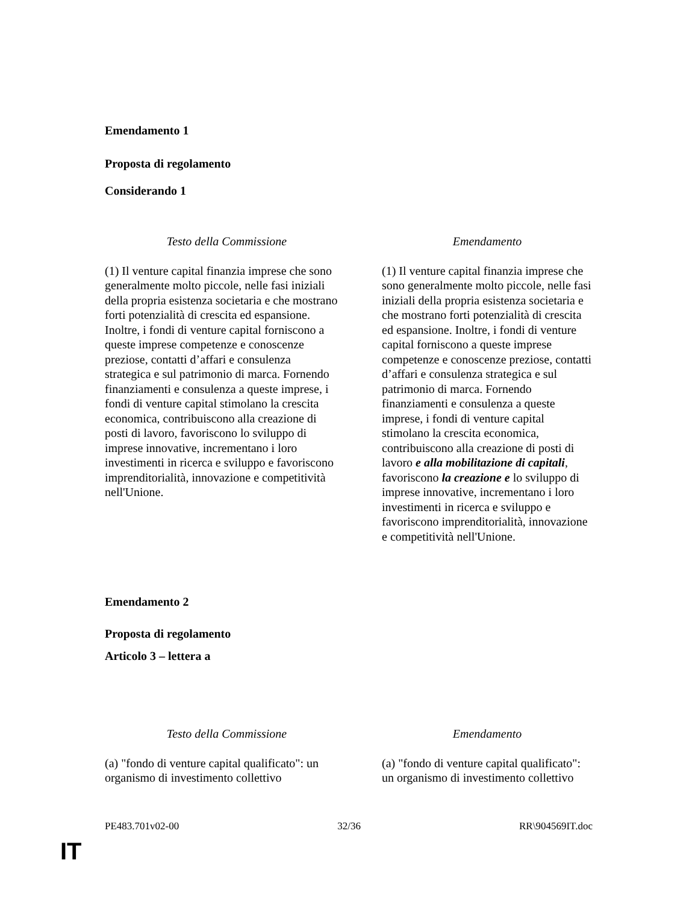Emendamento 1
Proposta di regolamento
Considerando 1
| Testo della Commissione | Emendamento |
| --- | --- |
| (1) Il venture capital finanzia imprese che sono generalmente molto piccole, nelle fasi iniziali della propria esistenza societaria e che mostrano forti potenzialità di crescita ed espansione. Inoltre, i fondi di venture capital forniscono a queste imprese competenze e conoscenze preziose, contatti d’affari e consulenza strategica e sul patrimonio di marca. Fornendo finanziamenti e consulenza a queste imprese, i fondi di venture capital stimolano la crescita economica, contribuiscono alla creazione di posti di lavoro, favoriscono lo sviluppo di imprese innovative, incrementano i loro investimenti in ricerca e sviluppo e favoriscono imprenditorialità, innovazione e competitività nell'Unione. | (1) Il venture capital finanzia imprese che sono generalmente molto piccole, nelle fasi iniziali della propria esistenza societaria e che mostrano forti potenzialità di crescita ed espansione. Inoltre, i fondi di venture capital forniscono a queste imprese competenze e conoscenze preziose, contatti d’affari e consulenza strategica e sul patrimonio di marca. Fornendo finanziamenti e consulenza a queste imprese, i fondi di venture capital stimolano la crescita economica, contribuiscono alla creazione di posti di lavoro e alla mobilitazione di capitali , favoriscono la creazione e lo sviluppo di imprese innovative, incrementano i loro investimenti in ricerca e sviluppo e favoriscono imprenditorialità, innovazione e competitività nell'Unione. |
Emendamento 2
Proposta di regolamento
Articolo 3 – lettera a
| Testo della Commissione | Emendamento |
| --- | --- |
| (a) "fondo di venture capital qualificato": un organismo di investimento collettivo | (a) "fondo di venture capital qualificato": un organismo di investimento collettivo |
PE483.701v02-00 32/36 RR\904569IT.doc
IT